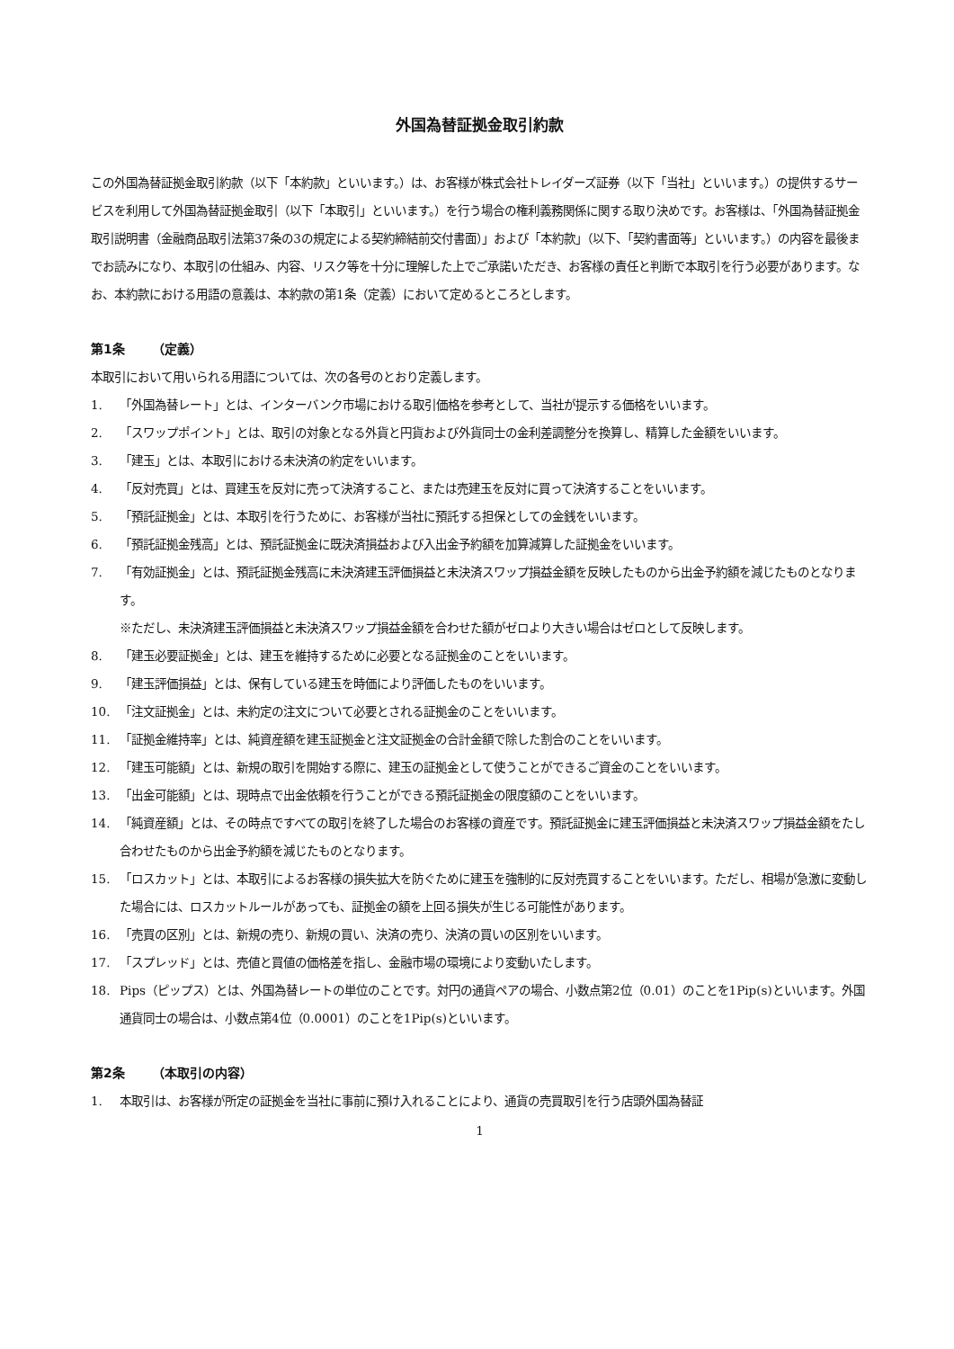外国為替証拠金取引約款
この外国為替証拠金取引約款（以下「本約款」といいます。）は、お客様が株式会社トレイダーズ証券（以下「当社」といいます。）の提供するサービスを利用して外国為替証拠金取引（以下「本取引」といいます。）を行う場合の権利義務関係に関する取り決めです。お客様は、「外国為替証拠金取引説明書（金融商品取引法第37条の3の規定による契約締結前交付書面）」および「本約款」（以下、「契約書面等」といいます。）の内容を最後までお読みになり、本取引の仕組み、内容、リスク等を十分に理解した上でご承諾いただき、お客様の責任と判断で本取引を行う必要があります。なお、本約款における用語の意義は、本約款の第1条（定義）において定めるところとします。
第1条 （定義）
本取引において用いられる用語については、次の各号のとおり定義します。
1. 「外国為替レート」とは、インターバンク市場における取引価格を参考として、当社が提示する価格をいいます。
2. 「スワップポイント」とは、取引の対象となる外貨と円貨および外貨同士の金利差調整分を換算し、精算した金額をいいます。
3. 「建玉」とは、本取引における未決済の約定をいいます。
4. 「反対売買」とは、買建玉を反対に売って決済すること、または売建玉を反対に買って決済することをいいます。
5. 「預託証拠金」とは、本取引を行うために、お客様が当社に預託する担保としての金銭をいいます。
6. 「預託証拠金残高」とは、預託証拠金に既決済損益および入出金予約額を加算減算した証拠金をいいます。
7. 「有効証拠金」とは、預託証拠金残高に未決済建玉評価損益と未決済スワップ損益金額を反映したものから出金予約額を減じたものとなります。
※ただし、未決済建玉評価損益と未決済スワップ損益金額を合わせた額がゼロより大きい場合はゼロとして反映します。
8. 「建玉必要証拠金」とは、建玉を維持するために必要となる証拠金のことをいいます。
9. 「建玉評価損益」とは、保有している建玉を時価により評価したものをいいます。
10. 「注文証拠金」とは、未約定の注文について必要とされる証拠金のことをいいます。
11. 「証拠金維持率」とは、純資産額を建玉証拠金と注文証拠金の合計金額で除した割合のことをいいます。
12. 「建玉可能額」とは、新規の取引を開始する際に、建玉の証拠金として使うことができるご資金のことをいいます。
13. 「出金可能額」とは、現時点で出金依頼を行うことができる預託証拠金の限度額のことをいいます。
14. 「純資産額」とは、その時点ですべての取引を終了した場合のお客様の資産です。預託証拠金に建玉評価損益と未決済スワップ損益金額をたし合わせたものから出金予約額を減じたものとなります。
15. 「ロスカット」とは、本取引によるお客様の損失拡大を防ぐために建玉を強制的に反対売買することをいいます。ただし、相場が急激に変動した場合には、ロスカットルールがあっても、証拠金の額を上回る損失が生じる可能性があります。
16. 「売買の区別」とは、新規の売り、新規の買い、決済の売り、決済の買いの区別をいいます。
17. 「スプレッド」とは、売値と買値の価格差を指し、金融市場の環境により変動いたします。
18. Pips（ピップス）とは、外国為替レートの単位のことです。対円の通貨ペアの場合、小数点第2位（0.01）のことを1Pip(s)といいます。外国通貨同士の場合は、小数点第4位（0.0001）のことを1Pip(s)といいます。
第2条 （本取引の内容）
1. 本取引は、お客様が所定の証拠金を当社に事前に預け入れることにより、通貨の売買取引を行う店頭外国為替証
1